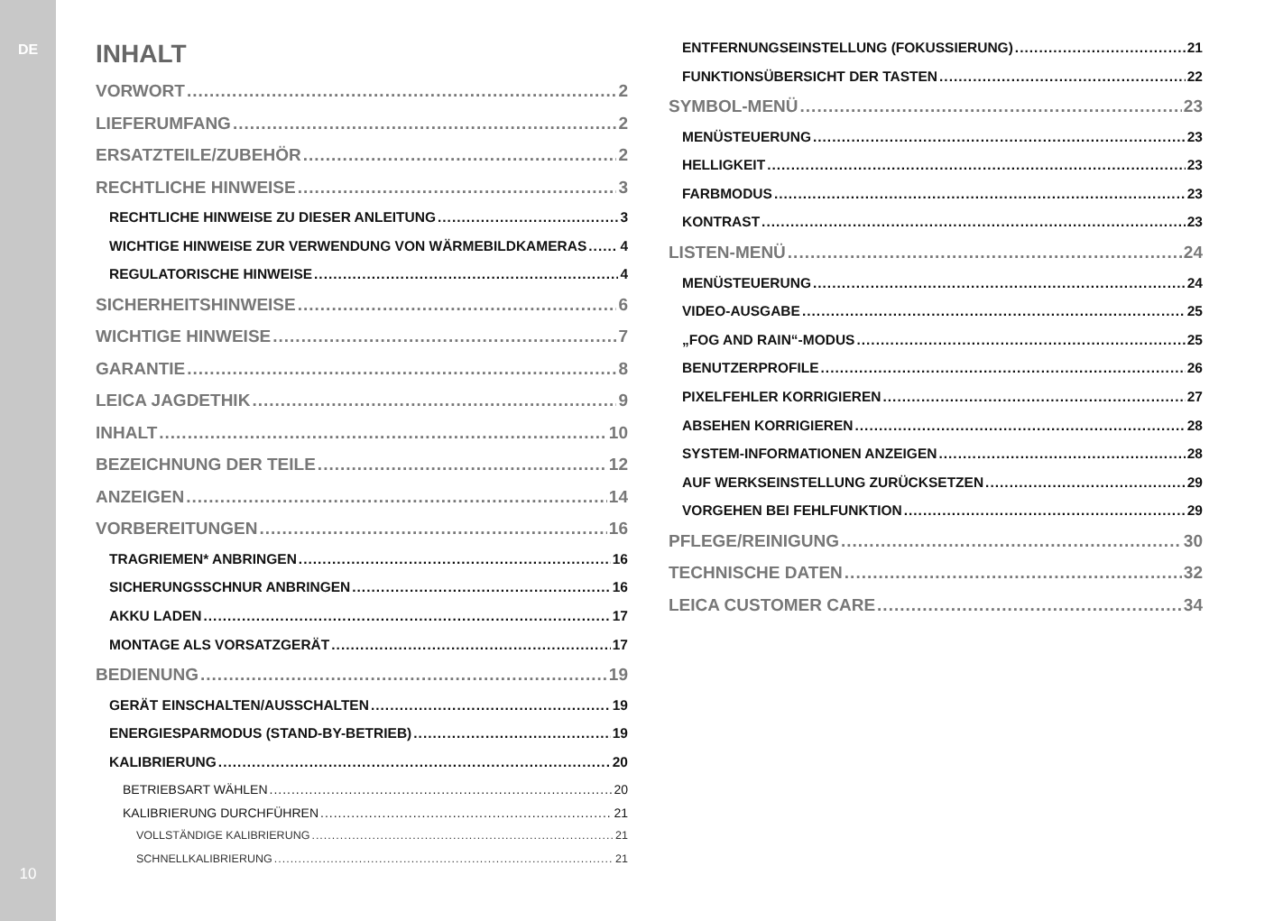DE
10
INHALT
VORWORT 2
LIEFERUMFANG 2
ERSATZTEILE/ZUBEHÖR 2
RECHTLICHE HINWEISE 3
RECHTLICHE HINWEISE ZU DIESER ANLEITUNG 3
WICHTIGE HINWEISE ZUR VERWENDUNG VON WÄRMEBILDKAMERAS 4
REGULATORISCHE HINWEISE 4
SICHERHEITSHINWEISE 6
WICHTIGE HINWEISE 7
GARANTIE 8
LEICA JAGDETHIK 9
INHALT 10
BEZEICHNUNG DER TEILE 12
ANZEIGEN 14
VORBEREITUNGEN 16
TRAGRIEMEN* ANBRINGEN 16
SICHERUNGSSCHNUR ANBRINGEN 16
AKKU LADEN 17
MONTAGE ALS VORSATZGERÄT 17
BEDIENUNG 19
GERÄT EINSCHALTEN/AUSSCHALTEN 19
ENERGIESPARMODUS (STAND-BY-BETRIEB) 19
KALIBRIERUNG 20
BETRIEBSART WÄHLEN 20
KALIBRIERUNG DURCHFÜHREN 21
VOLLSTÄNDIGE KALIBRIERUNG 21
SCHNELLKALIBRIERUNG 21
ENTFERNUNGSEINSTELLUNG (FOKUSSIERUNG) 21
FUNKTIONSÜBERSICHT DER TASTEN 22
SYMBOL-MENÜ 23
MENÜSTEUERUNG 23
HELLIGKEIT 23
FARBMODUS 23
KONTRAST 23
LISTEN-MENÜ 24
MENÜSTEUERUNG 24
VIDEO-AUSGABE 25
„FOG AND RAIN“-MODUS 25
BENUTZERPROFILE 26
PIXELFEHLER KORRIGIEREN 27
ABSEHEN KORRIGIEREN 28
SYSTEM-INFORMATIONEN ANZEIGEN 28
AUF WERKSEINSTELLUNG ZURÜCKSETZEN 29
VORGEHEN BEI FEHLFUNKTION 29
PFLEGE/REINIGUNG 30
TECHNISCHE DATEN 32
LEICA CUSTOMER CARE 34